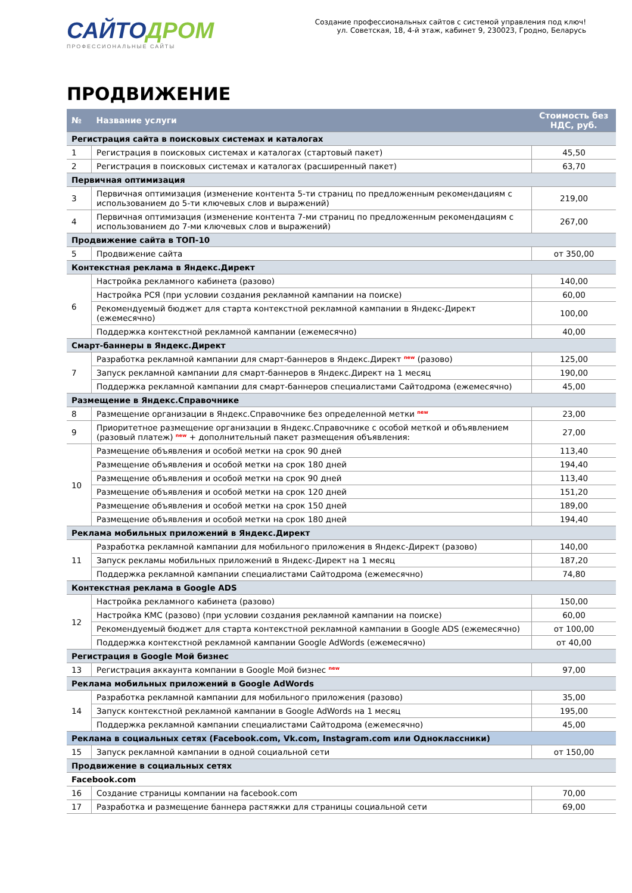САЙТОДРОМ
ПРОФЕССИОНАЛЬНЫЕ САЙТЫ
Создание профессиональных сайтов с системой управления под ключ!
ул. Советская, 18, 4-й этаж, кабинет 9, 230023, Гродно, Беларусь
ПРОДВИЖЕНИЕ
| № | Название услуги | Стоимость без НДС, руб. |
| --- | --- | --- |
| Регистрация сайта в поисковых системах и каталогах | | |
| 1 | Регистрация в поисковых системах и каталогах (стартовый пакет) | 45,50 |
| 2 | Регистрация в поисковых системах и каталогах (расширенный пакет) | 63,70 |
| Первичная оптимизация | | |
| 3 | Первичная оптимизация (изменение контента 5-ти страниц по предложенным рекомендациям с использованием до 5-ти ключевых слов и выражений) | 219,00 |
| 4 | Первичная оптимизация (изменение контента 7-ми страниц по предложенным рекомендациям с использованием до 7-ми ключевых слов и выражений) | 267,00 |
| Продвижение сайта в ТОП-10 | | |
| 5 | Продвижение сайта | от 350,00 |
| Контекстная реклама в Яндекс.Директ | | |
| 6 | Настройка рекламного кабинета (разово) | 140,00 |
| | Настройка РСЯ (при условии создания рекламной кампании на поиске) | 60,00 |
| | Рекомендуемый бюджет для старта контекстной рекламной кампании в Яндекс-Директ (ежемесячно) | 100,00 |
| | Поддержка контекстной рекламной кампании (ежемесячно) | 40,00 |
| Смарт-баннеры в Яндекс.Директ | | |
| 7 | Разработка рекламной кампании для смарт-баннеров в Яндекс.Директ <sup>new</sup> (разово) | 125,00 |
| | Запуск рекламной кампании для смарт-баннеров в Яндекс.Директ на 1 месяц | 190,00 |
| | Поддержка рекламной кампании для смарт-баннеров специалистами Сайтодрома (ежемесячно) | 45,00 |
| Размещение в Яндекс.Справочнике | | |
| 8 | Размещение организации в Яндекс.Справочнике без определенной метки <sup>new</sup> | 23,00 |
| 9 | Приоритетное размещение организации в Яндекс.Справочнике с особой меткой и объявлением (разовый платеж) <sup>new</sup> + дополнительный пакет размещения объявления: | 27,00 |
| 10 | Размещение объявления и особой метки на срок 90 дней | 113,40 |
| | Размещение объявления и особой метки на срок 180 дней | 194,40 |
| | Размещение объявления и особой метки на срок 90 дней | 113,40 |
| | Размещение объявления и особой метки на срок 120 дней | 151,20 |
| | Размещение объявления и особой метки на срок 150 дней | 189,00 |
| | Размещение объявления и особой метки на срок 180 дней | 194,40 |
| Реклама мобильных приложений в Яндекс.Директ | | |
| 11 | Разработка рекламной кампании для мобильного приложения в Яндекс-Директ (разово) | 140,00 |
| | Запуск рекламы мобильных приложений в Яндекс-Директ на 1 месяц | 187,20 |
| | Поддержка рекламной кампании специалистами Сайтодрома (ежемесячно) | 74,80 |
| Контекстная реклама в Google ADS | | |
| 12 | Настройка рекламного кабинета (разово) | 150,00 |
| | Настройка КМС (разово) (при условии создания рекламной кампании на поиске) | 60,00 |
| | Рекомендуемый бюджет для старта контекстной рекламной кампании в Google ADS (ежемесячно) | от 100,00 |
| | Поддержка контекстной рекламной кампании Google AdWords (ежемесячно) | от 40,00 |
| Регистрация в Google Мой бизнес | | |
| 13 | Регистрация аккаунта компании в Google Мой бизнес <sup>new</sup> | 97,00 |
| Реклама мобильных приложений в Google AdWords | | |
| 14 | Разработка рекламной кампании для мобильного приложения (разово) | 35,00 |
| | Запуск контекстной рекламной кампании в Google AdWords на 1 месяц | 195,00 |
| | Поддержка рекламной кампании специалистами Сайтодрома (ежемесячно) | 45,00 |
| Реклама в социальных сетях (Facebook.com, Vk.com, Instagram.com или Одноклассники) | | |
| 15 | Запуск рекламной кампании в одной социальной сети | от 150,00 |
| Продвижение в социальных сетях | | |
| Facebook.com | | |
| 16 | Создание страницы компании на facebook.com | 70,00 |
| 17 | Разработка и размещение баннера растяжки для страницы социальной сети | 69,00 |